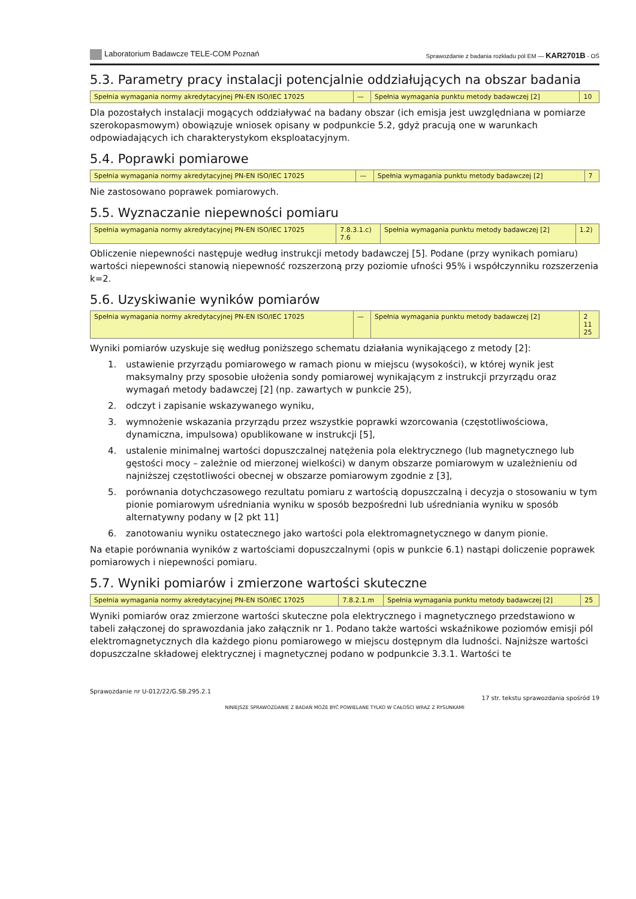Laboratorium Badawcze TELE-COM Poznań
Sprawozdanie z badania rozkładu pól EM — KAR2701B - OŚ
5.3. Parametry pracy instalacji potencjalnie oddziałujących na obszar badania
| Spełnia wymagania normy akredytacyjnej PN-EN ISO/IEC 17025 | — | Spełnia wymagania punktu metody badawczej [2] | 10 |
Dla pozostałych instalacji mogących oddziaływać na badany obszar (ich emisja jest uwzględniana w pomiarze szerokopasmowym) obowiązuje wniosek opisany w podpunkcie 5.2, gdyż pracują one w warunkach odpowiadających ich charakterystykom eksploatacyjnym.
5.4. Poprawki pomiarowe
| Spełnia wymagania normy akredytacyjnej PN-EN ISO/IEC 17025 | — | Spełnia wymagania punktu metody badawczej [2] | 7 |
Nie zastosowano poprawek pomiarowych.
5.5. Wyznaczanie niepewności pomiaru
| Spełnia wymagania normy akredytacyjnej PN-EN ISO/IEC 17025 | 7.8.3.1.c) 7.6 | Spełnia wymagania punktu metody badawczej [2] | 1.2) |
Obliczenie niepewności następuje według instrukcji metody badawczej [5]. Podane (przy wynikach pomiaru) wartości niepewności stanowią niepewność rozszerzoną przy poziomie ufności 95% i współczynniku rozszerzenia k=2.
5.6. Uzyskiwanie wyników pomiarów
| Spełnia wymagania normy akredytacyjnej PN-EN ISO/IEC 17025 | — | Spełnia wymagania punktu metody badawczej [2] | 2 11 25 |
Wyniki pomiarów uzyskuje się według poniższego schematu działania wynikającego z metody [2]:
1. ustawienie przyrządu pomiarowego w ramach pionu w miejscu (wysokości), w której wynik jest maksymalny przy sposobie ułożenia sondy pomiarowej wynikającym z instrukcji przyrządu oraz wymagań metody badawczej [2] (np. zawartych w punkcie 25),
2. odczyt i zapisanie wskazywanego wyniku,
3. wymnożenie wskazania przyrządu przez wszystkie poprawki wzorcowania (częstotliwościowa, dynamiczna, impulsowa) opublikowane w instrukcji [5],
4. ustalenie minimalnej wartości dopuszczalnej natężenia pola elektrycznego (lub magnetycznego lub gęstości mocy – zależnie od mierzonej wielkości) w danym obszarze pomiarowym w uzależnieniu od najniższej częstotliwości obecnej w obszarze pomiarowym zgodnie z [3],
5. porównania dotychczasowego rezultatu pomiaru z wartością dopuszczalną i decyzja o stosowaniu w tym pionie pomiarowym uśredniania wyniku w sposób bezpośredni lub uśredniania wyniku w sposób alternatywny podany w [2 pkt 11]
6. zanotowaniu wyniku ostatecznego jako wartości pola elektromagnetycznego w danym pionie.
Na etapie porównania wyników z wartościami dopuszczalnymi (opis w punkcie 6.1) nastąpi doliczenie poprawek pomiarowych i niepewności pomiaru.
5.7. Wyniki pomiarów i zmierzone wartości skuteczne
| Spełnia wymagania normy akredytacyjnej PN-EN ISO/IEC 17025 | 7.8.2.1.m | Spełnia wymagania punktu metody badawczej [2] | 25 |
Wyniki pomiarów oraz zmierzone wartości skuteczne pola elektrycznego i magnetycznego przedstawiono w tabeli załączonej do sprawozdania jako załącznik nr 1. Podano także wartości wskaźnikowe poziomów emisji pól elektromagnetycznych dla każdego pionu pomiarowego w miejscu dostępnym dla ludności. Najniższe wartości dopuszczalne składowej elektrycznej i magnetycznej podano w podpunkcie 3.3.1. Wartości te
Sprawozdanie nr U-012/22/G.SB.295.2.1
17 str. tekstu sprawozdania spośród 19
NINIEJSZE SPRAWOZDANIE Z BADAŃ MOŻE BYĆ POWIELANE TYLKO W CAŁOŚCI WRAZ Z RYSUNKAMI